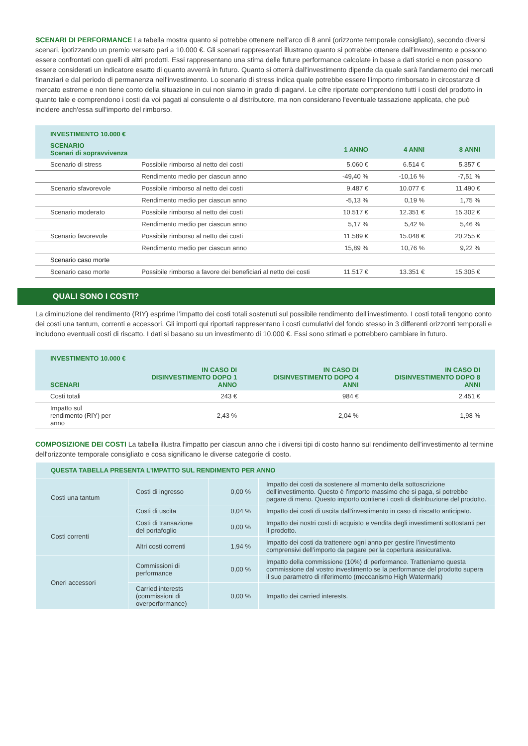SCENARI DI PERFORMANCE La tabella mostra quanto si potrebbe ottenere nell'arco di 8 anni (orizzonte temporale consigliato), secondo diversi scenari, ipotizzando un premio versato pari a 10.000 €. Gli scenari rappresentati illustrano quanto si potrebbe ottenere dall'investimento e possono essere confrontati con quelli di altri prodotti. Essi rappresentano una stima delle future performance calcolate in base a dati storici e non possono essere considerati un indicatore esatto di quanto avverrà in futuro. Quanto si otterrà dall'investimento dipende da quale sarà l'andamento dei mercati finanziari e dal periodo di permanenza nell'investimento. Lo scenario di stress indica quale potrebbe essere l'importo rimborsato in circostanze di mercato estreme e non tiene conto della situazione in cui non siamo in grado di pagarvi. Le cifre riportate comprendono tutti i costi del prodotto in quanto tale e comprendono i costi da voi pagati al consulente o al distributore, ma non considerano l'eventuale tassazione applicata, che può incidere anch'essa sull'importo del rimborso.
| INVESTIMENTO 10.000 € | | | | |
| --- | --- | --- | --- | --- |
| SCENARIO Scenari di sopravvivenza | | 1 ANNO | 4 ANNI | 8 ANNI |
| Scenario di stress | Possibile rimborso al netto dei costi | 5.060 € | 6.514 € | 5.357 € |
| | Rendimento medio per ciascun anno | -49,40 % | -10,16 % | -7,51 % |
| Scenario sfavorevole | Possibile rimborso al netto dei costi | 9.487 € | 10.077 € | 11.490 € |
| | Rendimento medio per ciascun anno | -5,13 % | 0,19 % | 1,75 % |
| Scenario moderato | Possibile rimborso al netto dei costi | 10.517 € | 12.351 € | 15.302 € |
| | Rendimento medio per ciascun anno | 5,17 % | 5,42 % | 5,46 % |
| Scenario favorevole | Possibile rimborso al netto dei costi | 11.589 € | 15.048 € | 20.255 € |
| | Rendimento medio per ciascun anno | 15,89 % | 10,76 % | 9,22 % |
| Scenario caso morte | | | | |
| Scenario caso morte | Possibile rimborso a favore dei beneficiari al netto dei costi | 11.517 € | 13.351 € | 15.305 € |
QUALI SONO I COSTI?
La diminuzione del rendimento (RIY) esprime l’impatto dei costi totali sostenuti sul possibile rendimento dell'investimento. I costi totali tengono conto dei costi una tantum, correnti e accessori. Gli importi qui riportati rappresentano i costi cumulativi del fondo stesso in 3 differenti orizzonti temporali e includono eventuali costi di riscatto. I dati si basano su un investimento di 10.000 €. Essi sono stimati e potrebbero cambiare in futuro.
| INVESTIMENTO 10.000 € | | | |
| --- | --- | --- | --- |
| SCENARI | IN CASO DI DISINVESTIMENTO DOPO 1 ANNO | IN CASO DI DISINVESTIMENTO DOPO 4 ANNI | IN CASO DI DISINVESTIMENTO DOPO 8 ANNI |
| Costi totali | 243 € | 984 € | 2.451 € |
| Impatto sul rendimento (RIY) per anno | 2,43 % | 2,04 % | 1,98 % |
COMPOSIZIONE DEI COSTI La tabella illustra l'impatto per ciascun anno che i diversi tipi di costo hanno sul rendimento dell'investimento al termine dell'orizzonte temporale consigliato e cosa significano le diverse categorie di costo.
| QUESTA TABELLA PRESENTA L'IMPATTO SUL RENDIMENTO PER ANNO | | | |
| --- | --- | --- | --- |
| Costi una tantum | Costi di ingresso | 0,00 % | Impatto dei costi da sostenere al momento della sottoscrizione dell'investimento. Questo è l'importo massimo che si paga, si potrebbe pagare di meno. Questo importo contiene i costi di distribuzione del prodotto. |
| | Costi di uscita | 0,04 % | Impatto dei costi di uscita dall'investimento in caso di riscatto anticipato. |
| Costi correnti | Costi di transazione del portafoglio | 0,00 % | Impatto dei nostri costi di acquisto e vendita degli investimenti sottostanti per il prodotto. |
| | Altri costi correnti | 1,94 % | Impatto dei costi da trattenere ogni anno per gestire l’investimento comprensivi dell’importo da pagare per la copertura assicurativa. |
| Oneri accessori | Commissioni di performance | 0,00 % | Impatto della commissione (10%) di performance. Tratteniamo questa commissione dal vostro investimento se la performance del prodotto supera il suo parametro di riferimento (meccanismo High Watermark) |
| | Carried interests (commissioni di overperformance) | 0,00 % | Impatto dei carried interests. |